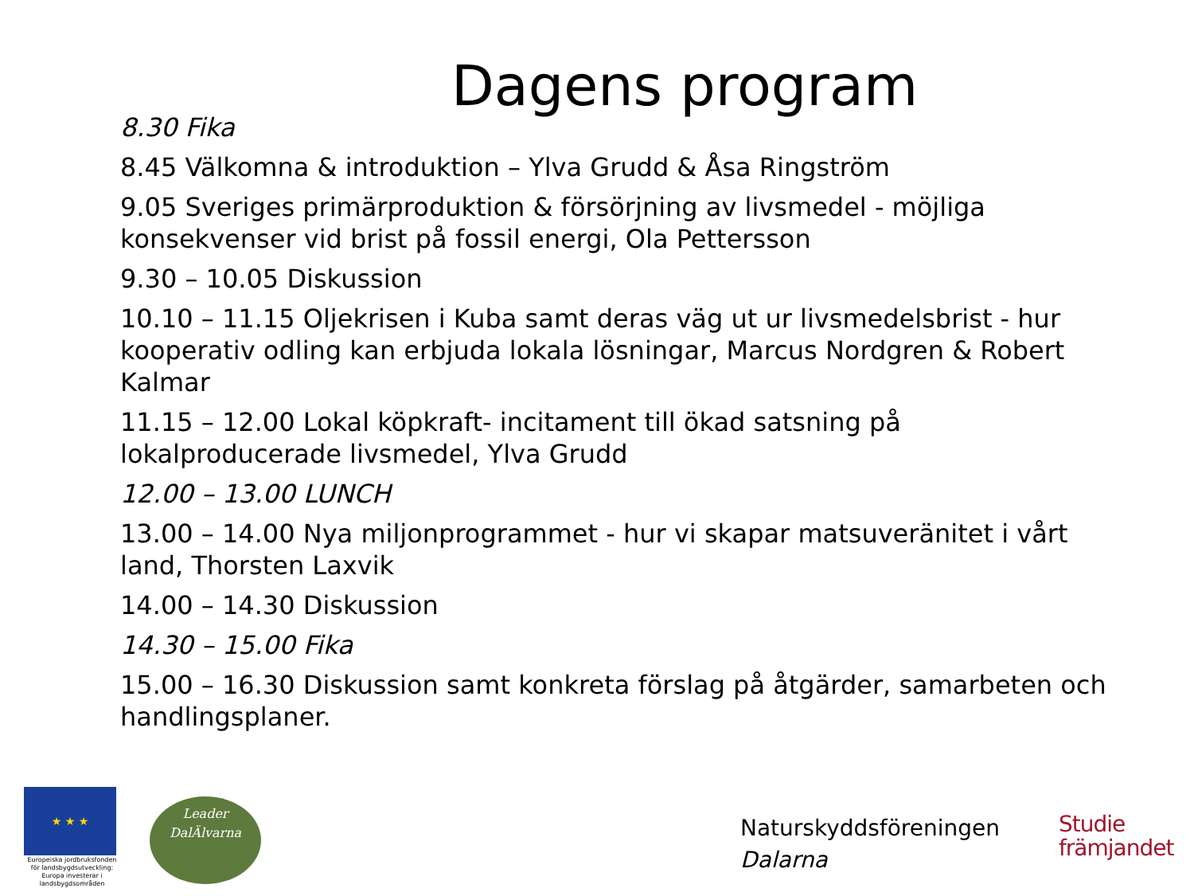Dagens program
8.30 Fika
8.45 Välkomna & introduktion – Ylva Grudd & Åsa Ringström
9.05 Sveriges primärproduktion & försörjning av livsmedel - möjliga konsekvenser vid brist på fossil energi, Ola Pettersson
9.30 – 10.05 Diskussion
10.10 – 11.15 Oljekrisen i Kuba samt deras väg ut ur livsmedelsbrist - hur kooperativ odling kan erbjuda lokala lösningar, Marcus Nordgren & Robert Kalmar
11.15 – 12.00 Lokal köpkraft- incitament till ökad satsning på lokalproducerade livsmedel, Ylva Grudd
12.00 – 13.00 LUNCH
13.00 – 14.00 Nya miljonprogrammet - hur vi skapar matsuveränitet i vårt land, Thorsten Laxvik
14.00 – 14.30 Diskussion
14.30 – 15.00 Fika
15.00 – 16.30 Diskussion samt konkreta förslag på åtgärder, samarbeten och handlingsplaner.
★ ★ ★
Europeiska jordbruksfonden för landsbygdsutveckling: Europa investerar i landsbygdsområden
Leader
DalÄlvarna
Naturskyddsföreningen
Dalarna
Studie
främjandet